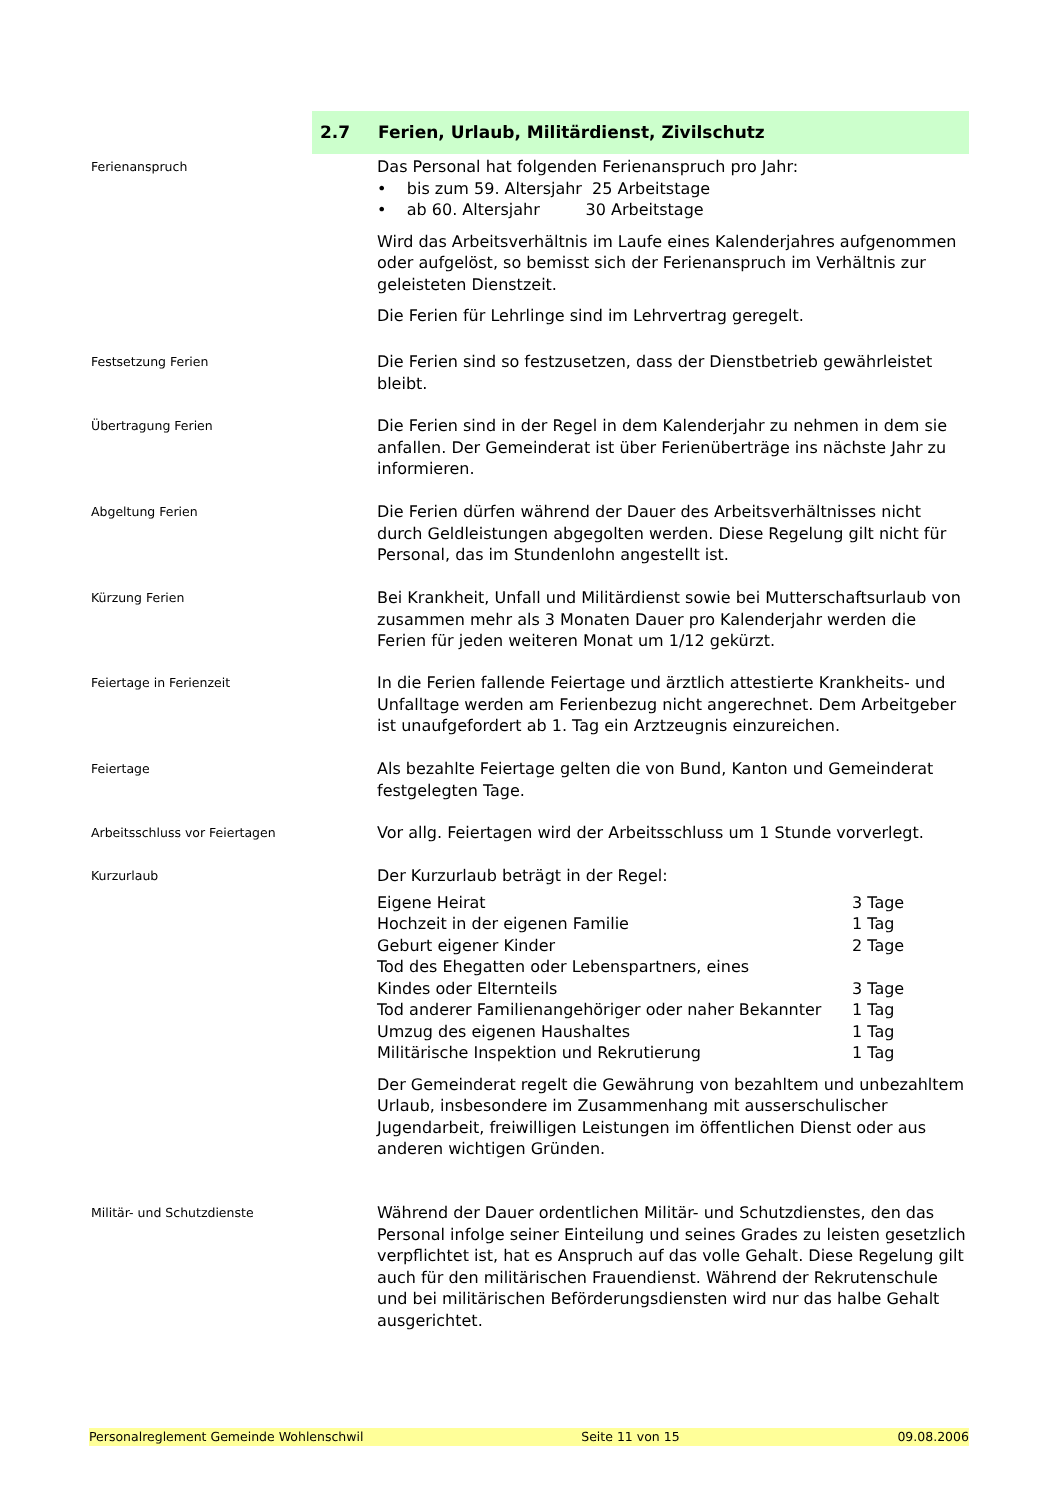2.7 Ferien, Urlaub, Militärdienst, Zivilschutz
Ferienanspruch
Das Personal hat folgenden Ferienanspruch pro Jahr:
• bis zum 59. Altersjahr 25 Arbeitstage
• ab 60. Altersjahr 30 Arbeitstage
Wird das Arbeitsverhältnis im Laufe eines Kalenderjahres aufgenommen oder aufgelöst, so bemisst sich der Ferienanspruch im Verhältnis zur geleisteten Dienstzeit.
Die Ferien für Lehrlinge sind im Lehrvertrag geregelt.
Festsetzung Ferien
Die Ferien sind so festzusetzen, dass der Dienstbetrieb gewährleistet bleibt.
Übertragung Ferien
Die Ferien sind in der Regel in dem Kalenderjahr zu nehmen in dem sie anfallen. Der Gemeinderat ist über Ferienüberträge ins nächste Jahr zu informieren.
Abgeltung Ferien
Die Ferien dürfen während der Dauer des Arbeitsverhältnisses nicht durch Geldleistungen abgegolten werden. Diese Regelung gilt nicht für Personal, das im Stundenlohn angestellt ist.
Kürzung Ferien
Bei Krankheit, Unfall und Militärdienst sowie bei Mutterschaftsurlaub von zusammen mehr als 3 Monaten Dauer pro Kalenderjahr werden die Ferien für jeden weiteren Monat um 1/12 gekürzt.
Feiertage in Ferienzeit
In die Ferien fallende Feiertage und ärztlich attestierte Krankheits- und Unfalltage werden am Ferienbezug nicht angerechnet. Dem Arbeitgeber ist unaufgefordert ab 1. Tag ein Arztzeugnis einzureichen.
Feiertage
Als bezahlte Feiertage gelten die von Bund, Kanton und Gemeinderat festgelegten Tage.
Arbeitsschluss vor Feiertagen
Vor allg. Feiertagen wird der Arbeitsschluss um 1 Stunde vorverlegt.
Kurzurlaub
Der Kurzurlaub beträgt in der Regel:
Eigene Heirat 3 Tage
Hochzeit in der eigenen Familie 1 Tag
Geburt eigener Kinder 2 Tage
Tod des Ehegatten oder Lebenspartners, eines
Kindes oder Elternteils
3 Tage
Tod anderer Familienangehöriger oder naher Bekannter
1 Tag
Umzug des eigenen Haushaltes 1 Tag
Militärische Inspektion und Rekrutierung 1 Tag
Der Gemeinderat regelt die Gewährung von bezahltem und unbezahltem Urlaub, insbesondere im Zusammenhang mit ausserschulischer Jugendarbeit, freiwilligen Leistungen im öffentlichen Dienst oder aus anderen wichtigen Gründen.
Militär- und Schutzdienste
Während der Dauer ordentlichen Militär- und Schutzdienstes, den das Personal infolge seiner Einteilung und seines Grades zu leisten gesetzlich verpflichtet ist, hat es Anspruch auf das volle Gehalt. Diese Regelung gilt auch für den militärischen Frauendienst. Während der Rekrutenschule und bei militärischen Beförderungsdiensten wird nur das halbe Gehalt ausgerichtet.
Personalreglement Gemeinde Wohlenschwil Seite 11 von 15 09.08.2006